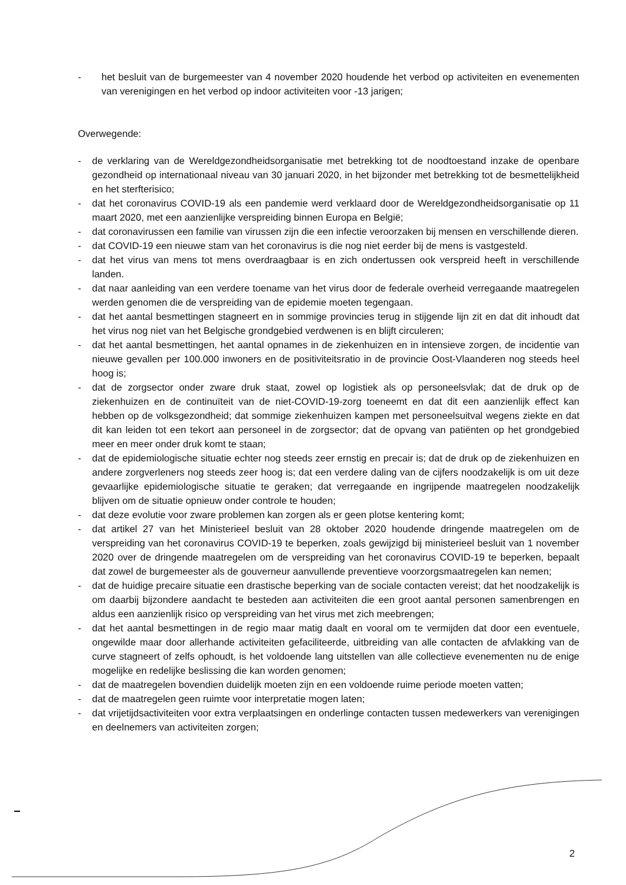- het besluit van de burgemeester van 4 november 2020 houdende het verbod op activiteiten en evenementen van verenigingen en het verbod op indoor activiteiten voor -13 jarigen;
Overwegende:
- de verklaring van de Wereldgezondheidsorganisatie met betrekking tot de noodtoestand inzake de openbare gezondheid op internationaal niveau van 30 januari 2020, in het bijzonder met betrekking tot de besmettelijkheid en het sterfterisico;
- dat het coronavirus COVID-19 als een pandemie werd verklaard door de Wereldgezondheidsorganisatie op 11 maart 2020, met een aanzienlijke verspreiding binnen Europa en België;
- dat coronavirussen een familie van virussen zijn die een infectie veroorzaken bij mensen en verschillende dieren.
- dat COVID-19 een nieuwe stam van het coronavirus is die nog niet eerder bij de mens is vastgesteld.
- dat het virus van mens tot mens overdraagbaar is en zich ondertussen ook verspreid heeft in verschillende landen.
- dat naar aanleiding van een verdere toename van het virus door de federale overheid verregaande maatregelen werden genomen die de verspreiding van de epidemie moeten tegengaan.
- dat het aantal besmettingen stagneert en in sommige provincies terug in stijgende lijn zit en dat dit inhoudt dat het virus nog niet van het Belgische grondgebied verdwenen is en blijft circuleren;
- dat het aantal besmettingen, het aantal opnames in de ziekenhuizen en in intensieve zorgen, de incidentie van nieuwe gevallen per 100.000 inwoners en de positiviteitsratio in de provincie Oost-Vlaanderen nog steeds heel hoog is;
- dat de zorgsector onder zware druk staat, zowel op logistiek als op personeelsvlak; dat de druk op de ziekenhuizen en de continuïteit van de niet-COVID-19-zorg toeneemt en dat dit een aanzienlijk effect kan hebben op de volksgezondheid; dat sommige ziekenhuizen kampen met personeelsuitval wegens ziekte en dat dit kan leiden tot een tekort aan personeel in de zorgsector; dat de opvang van patiënten op het grondgebied meer en meer onder druk komt te staan;
- dat de epidemiologische situatie echter nog steeds zeer ernstig en precair is; dat de druk op de ziekenhuizen en andere zorgverleners nog steeds zeer hoog is; dat een verdere daling van de cijfers noodzakelijk is om uit deze gevaarlijke epidemiologische situatie te geraken; dat verregaande en ingrijpende maatregelen noodzakelijk blijven om de situatie opnieuw onder controle te houden;
- dat deze evolutie voor zware problemen kan zorgen als er geen plotse kentering komt;
- dat artikel 27 van het Ministerieel besluit van 28 oktober 2020 houdende dringende maatregelen om de verspreiding van het coronavirus COVID-19 te beperken, zoals gewijzigd bij ministerieel besluit van 1 november 2020 over de dringende maatregelen om de verspreiding van het coronavirus COVID-19 te beperken, bepaalt dat zowel de burgemeester als de gouverneur aanvullende preventieve voorzorgsmaatregelen kan nemen;
- dat de huidige precaire situatie een drastische beperking van de sociale contacten vereist; dat het noodzakelijk is om daarbij bijzondere aandacht te besteden aan activiteiten die een groot aantal personen samenbrengen en aldus een aanzienlijk risico op verspreiding van het virus met zich meebrengen;
- dat het aantal besmettingen in de regio maar matig daalt en vooral om te vermijden dat door een eventuele, ongewilde maar door allerhande activiteiten gefaciliteerde, uitbreiding van alle contacten de afvlakking van de curve stagneert of zelfs ophoudt, is het voldoende lang uitstellen van alle collectieve evenementen nu de enige mogelijke en redelijke beslissing die kan worden genomen;
- dat de maatregelen bovendien duidelijk moeten zijn en een voldoende ruime periode moeten vatten;
- dat de maatregelen geen ruimte voor interpretatie mogen laten;
- dat vrijetijdsactiviteiten voor extra verplaatsingen en onderlinge contacten tussen medewerkers van verenigingen en deelnemers van activiteiten zorgen;
2